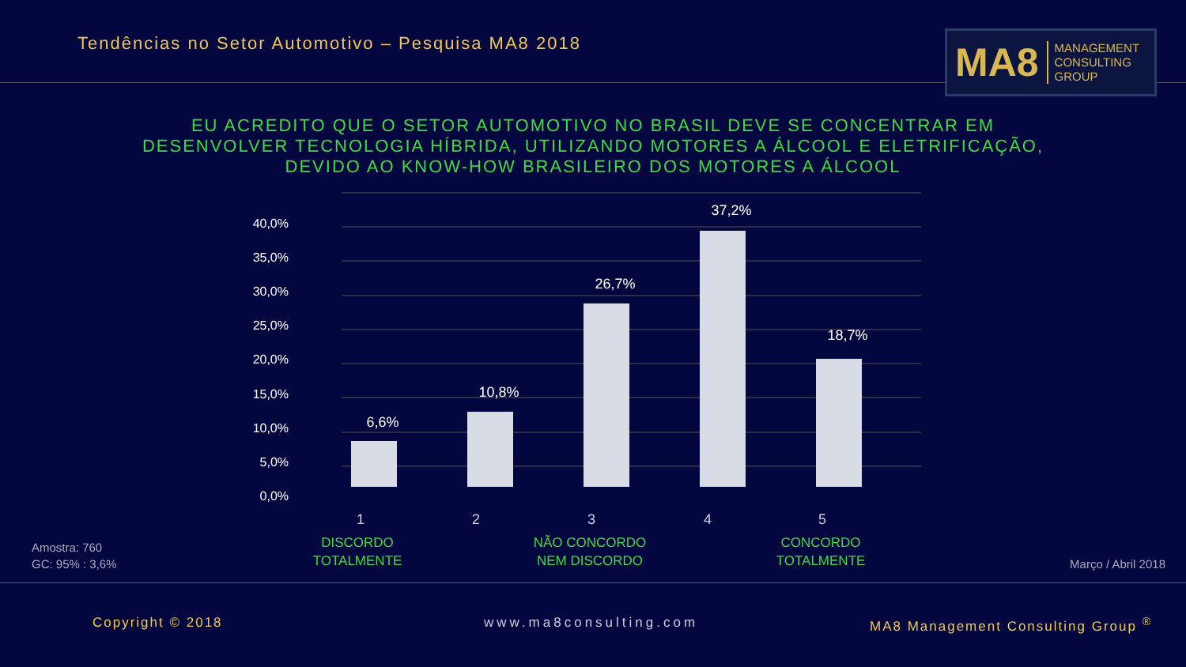Tendências no Setor Automotivo – Pesquisa MA8 2018
MA8 MANAGEMENT
CONSULTING GROUP
EU ACREDITO QUE O SETOR AUTOMOTIVO NO BRASIL DEVE SE CONCENTRAR EM DESENVOLVER TECNOLOGIA HÍBRIDA, UTILIZANDO MOTORES A ÁLCOOL E ELETRIFICAÇÃO, DEVIDO AO KNOW-HOW BRASILEIRO DOS MOTORES A ÁLCOOL
40,0%
35,0%
30,0%
25,0%
20,0%
15,0%
10,0%
5,0%
0,0%
6,6%
10,8%
26,7%
37,2%
18,7%
1
2
3
4
5
DISCORDO
TOTALMENTE
NÃO CONCORDO
NEM DISCORDO
CONCORDO
TOTALMENTE
Amostra: 760
GC: 95% : 3,6%
Março / Abril 2018
Copyright © 2018 www.ma8consulting.com
MA8 Management Consulting Group <sup>®</sup>